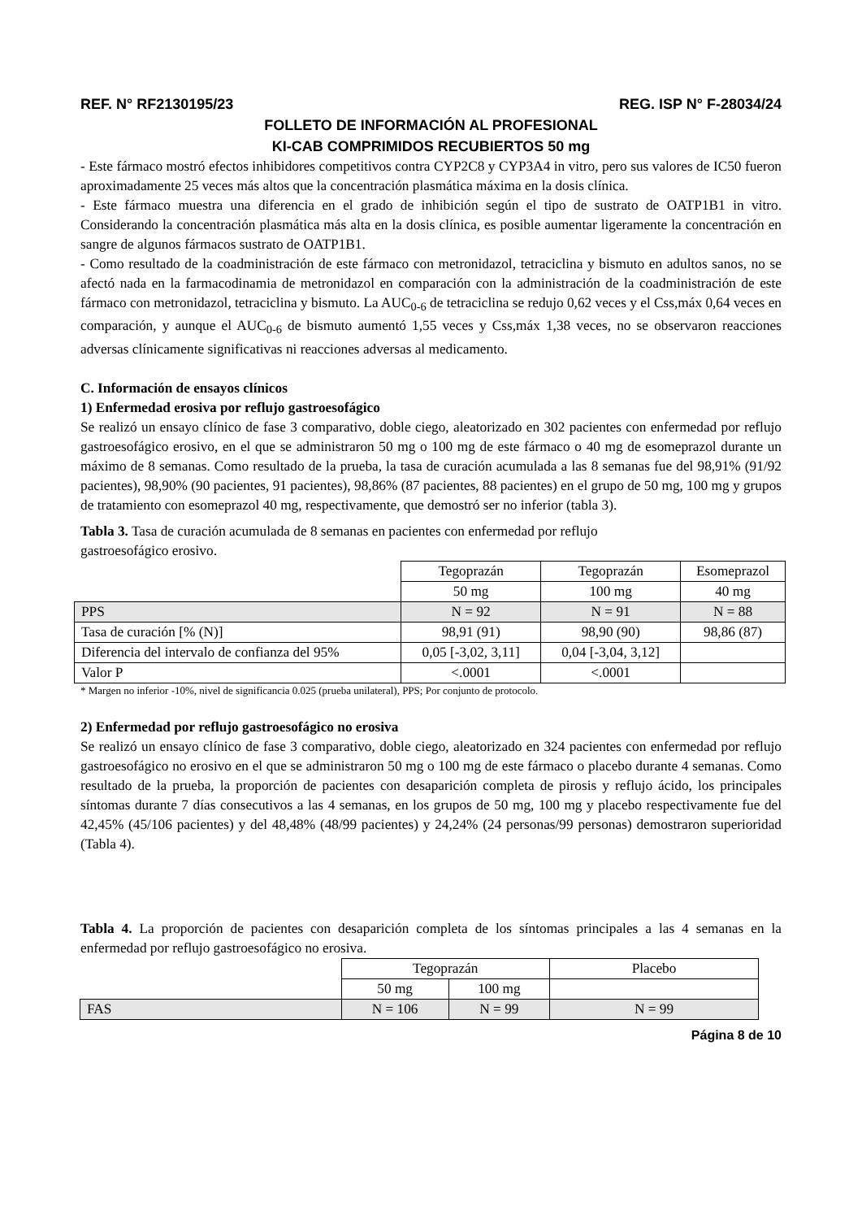REF. N° RF2130195/23 REG. ISP N° F-28034/24
FOLLETO DE INFORMACIÓN AL PROFESIONAL
KI-CAB COMPRIMIDOS RECUBIERTOS 50 mg
- Este fármaco mostró efectos inhibidores competitivos contra CYP2C8 y CYP3A4 in vitro, pero sus valores de IC50 fueron aproximadamente 25 veces más altos que la concentración plasmática máxima en la dosis clínica.
- Este fármaco muestra una diferencia en el grado de inhibición según el tipo de sustrato de OATP1B1 in vitro. Considerando la concentración plasmática más alta en la dosis clínica, es posible aumentar ligeramente la concentración en sangre de algunos fármacos sustrato de OATP1B1.
- Como resultado de la coadministración de este fármaco con metronidazol, tetraciclina y bismuto en adultos sanos, no se afectó nada en la farmacodinamia de metronidazol en comparación con la administración de la coadministración de este fármaco con metronidazol, tetraciclina y bismuto. La AUC<sub>0-6</sub> de tetraciclina se redujo 0,62 veces y el Css,máx 0,64 veces en comparación, y aunque el AUC<sub>0-6</sub> de bismuto aumentó 1,55 veces y Css,máx 1,38 veces, no se observaron reacciones adversas clínicamente significativas ni reacciones adversas al medicamento.
C. Información de ensayos clínicos
1) Enfermedad erosiva por reflujo gastroesofágico
Se realizó un ensayo clínico de fase 3 comparativo, doble ciego, aleatorizado en 302 pacientes con enfermedad por reflujo gastroesofágico erosivo, en el que se administraron 50 mg o 100 mg de este fármaco o 40 mg de esomeprazol durante un máximo de 8 semanas. Como resultado de la prueba, la tasa de curación acumulada a las 8 semanas fue del 98,91% (91/92 pacientes), 98,90% (90 pacientes, 91 pacientes), 98,86% (87 pacientes, 88 pacientes) en el grupo de 50 mg, 100 mg y grupos de tratamiento con esomeprazol 40 mg, respectivamente, que demostró ser no inferior (tabla 3).
Tabla 3. Tasa de curación acumulada de 8 semanas en pacientes con enfermedad por reflujo
gastroesofágico erosivo.
| | Tegoprazán | Tegoprazán | Esomeprazol |
| | 50 mg | 100 mg | 40 mg |
| PPS | N = 92 | N = 91 | N = 88 |
| Tasa de curación [% (N)] | 98,91 (91) | 98,90 (90) | 98,86 (87) |
| Diferencia del intervalo de confianza del 95% | 0,05 [-3,02, 3,11] | 0,04 [-3,04, 3,12] | |
| Valor P | <.0001 | <.0001 | |
* Margen no inferior -10%, nivel de significancia 0.025 (prueba unilateral), PPS; Por conjunto de protocolo.
2) Enfermedad por reflujo gastroesofágico no erosiva
Se realizó un ensayo clínico de fase 3 comparativo, doble ciego, aleatorizado en 324 pacientes con enfermedad por reflujo gastroesofágico no erosivo en el que se administraron 50 mg o 100 mg de este fármaco o placebo durante 4 semanas. Como resultado de la prueba, la proporción de pacientes con desaparición completa de pirosis y reflujo ácido, los principales síntomas durante 7 días consecutivos a las 4 semanas, en los grupos de 50 mg, 100 mg y placebo respectivamente fue del 42,45% (45/106 pacientes) y del 48,48% (48/99 pacientes) y 24,24% (24 personas/99 personas) demostraron superioridad (Tabla 4).
Tabla 4. La proporción de pacientes con desaparición completa de los síntomas principales a las 4 semanas en la enfermedad por reflujo gastroesofágico no erosiva.
| | Tegoprazán | | Placebo |
| | 50 mg | 100 mg | |
| FAS | N = 106 | N = 99 | N = 99 |
Página 8 de 10